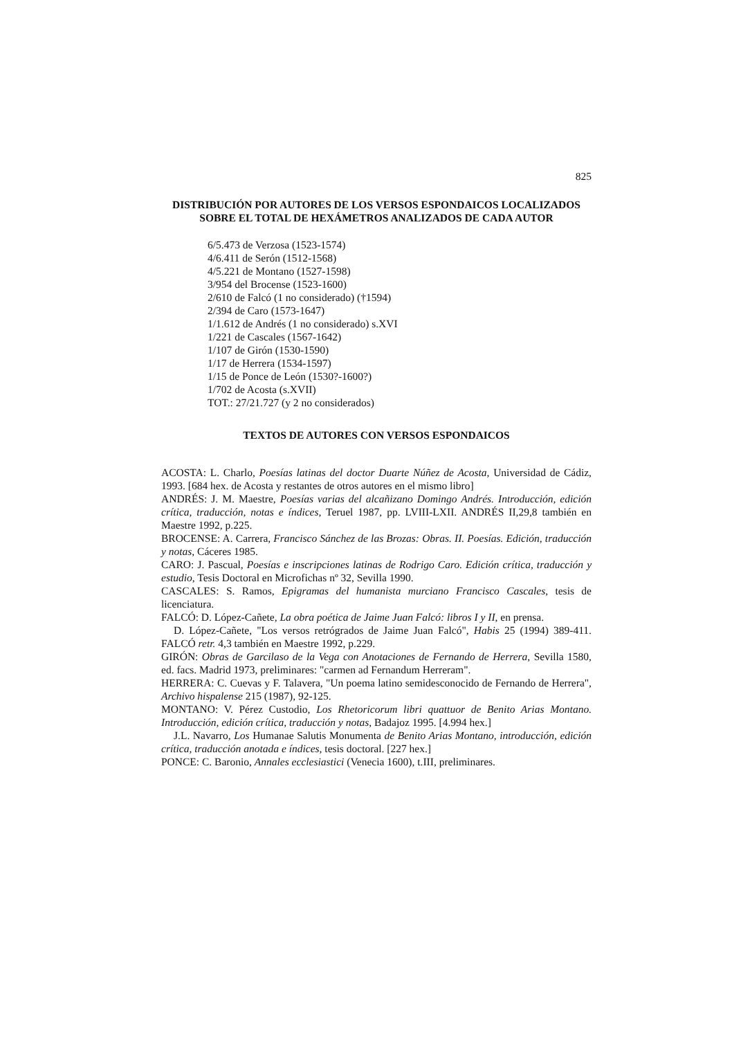825
DISTRIBUCIÓN POR AUTORES DE LOS VERSOS ESPONDAICOS LOCALIZADOS SOBRE EL TOTAL DE HEXÁMETROS ANALIZADOS DE CADA AUTOR
6/5.473 de Verzosa (1523-1574)
4/6.411 de Serón (1512-1568)
4/5.221 de Montano (1527-1598)
3/954 del Brocense (1523-1600)
2/610 de Falcó (1 no considerado) (†1594)
2/394 de Caro (1573-1647)
1/1.612 de Andrés (1 no considerado) s.XVI
1/221 de Cascales (1567-1642)
1/107 de Girón (1530-1590)
1/17 de Herrera (1534-1597)
1/15 de Ponce de León (1530?-1600?)
1/702 de Acosta (s.XVII)
TOT.: 27/21.727 (y 2 no considerados)
TEXTOS DE AUTORES CON VERSOS ESPONDAICOS
ACOSTA: L. Charlo, Poesías latinas del doctor Duarte Núñez de Acosta, Universidad de Cádiz, 1993. [684 hex. de Acosta y restantes de otros autores en el mismo libro]
ANDRÉS: J. M. Maestre, Poesías varias del alcañizano Domingo Andrés. Introducción, edición crítica, traducción, notas e índices, Teruel 1987, pp. LVIII-LXII. ANDRÉS II,29,8 también en Maestre 1992, p.225.
BROCENSE: A. Carrera, Francisco Sánchez de las Brozas: Obras. II. Poesías. Edición, traducción y notas, Cáceres 1985.
CARO: J. Pascual, Poesías e inscripciones latinas de Rodrigo Caro. Edición crítica, traducción y estudio, Tesis Doctoral en Microfichas nº 32, Sevilla 1990.
CASCALES: S. Ramos, Epigramas del humanista murciano Francisco Cascales, tesis de licenciatura.
FALCÓ: D. López-Cañete, La obra poética de Jaime Juan Falcó: libros I y II, en prensa.
D. López-Cañete, "Los versos retrógrados de Jaime Juan Falcó", Habis 25 (1994) 389-411. FALCÓ retr. 4,3 también en Maestre 1992, p.229.
GIRÓN: Obras de Garcilaso de la Vega con Anotaciones de Fernando de Herrera, Sevilla 1580, ed. facs. Madrid 1973, preliminares: "carmen ad Fernandum Herreram".
HERRERA: C. Cuevas y F. Talavera, "Un poema latino semidesconocido de Fernando de Herrera", Archivo hispalense 215 (1987), 92-125.
MONTANO: V. Pérez Custodio, Los Rhetoricorum libri quattuor de Benito Arias Montano. Introducción, edición crítica, traducción y notas, Badajoz 1995. [4.994 hex.]
J.L. Navarro, Los Humanae Salutis Monumenta de Benito Arias Montano, introducción, edición crítica, traducción anotada e índices, tesis doctoral. [227 hex.]
PONCE: C. Baronio, Annales ecclesiastici (Venecia 1600), t.III, preliminares.